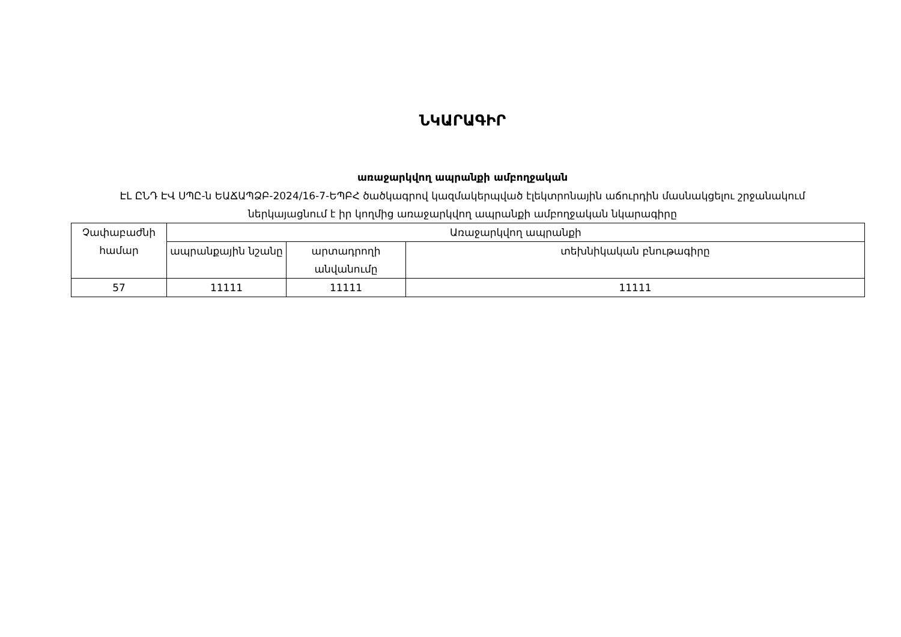ՆԿԱՐԱԳԻՐ
առաջարկվող ապրանքի ամբողջական
ԷԼ ԸՆԴ ԷՎ ՍՊԸ-ն ԵԱՃԱՊՁԲ-2024/16-7-ԵՊԲՀ ծածկագրով կազմակերպված էլեկտրոնային աճուրդին մասնակցելու շրջանակում
ներկայացնում է իր կողմից առաջարկվող ապրանքի ամբողջական նկարագիրը
| Չափաբաժնի համար | Առաջարկվող ապրանքի | | |
| --- | --- | --- | --- |
| | ապրանքային նշանը | արտադրողի անվանումը | տեխնիկական բնութագիրը |
| 57 | 11111 | 11111 | 11111 |